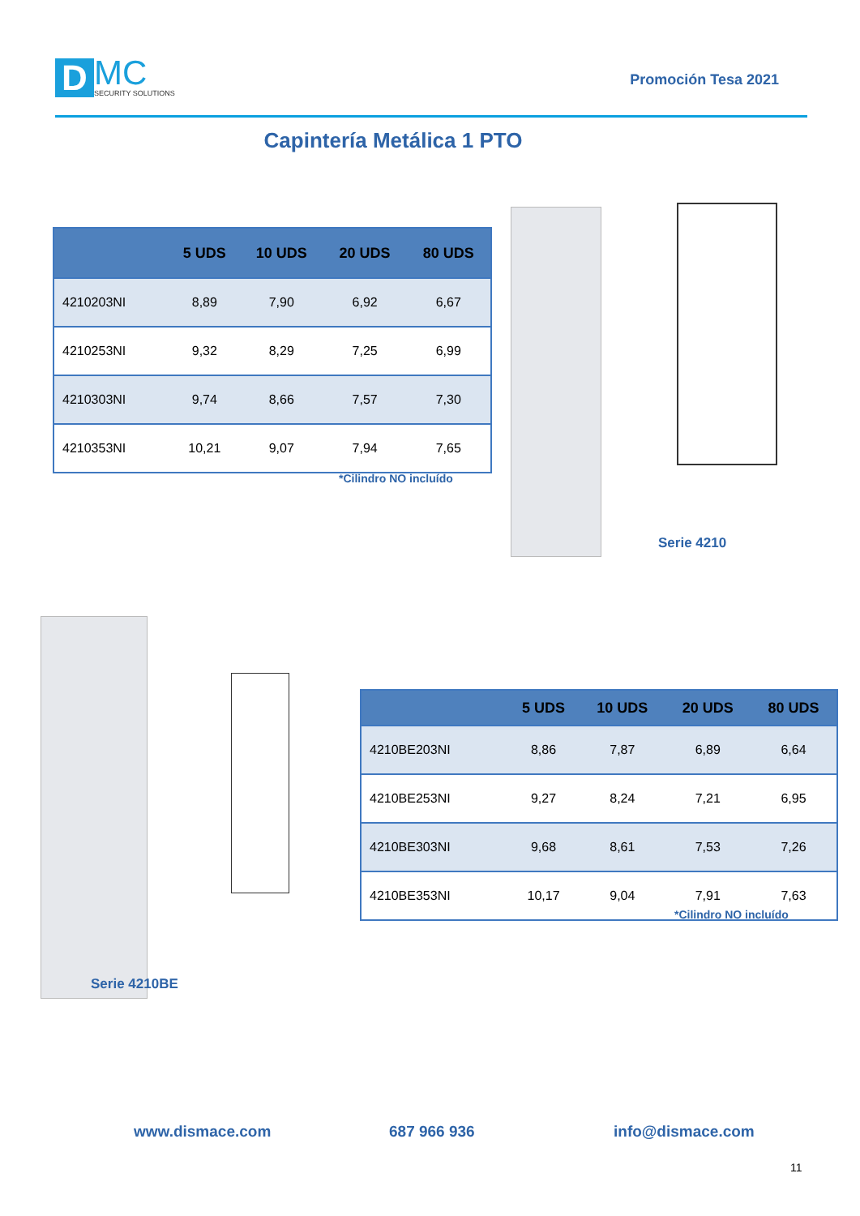D
MC
SECURITY SOLUTIONS
Promoción Tesa 2021
Capintería Metálica 1 PTO
| | 5 UDS | 10 UDS | 20 UDS | 80 UDS |
| --- | --- | --- | --- | --- |
| 4210203NI | 8,89 | 7,90 | 6,92 | 6,67 |
| 4210253NI | 9,32 | 8,29 | 7,25 | 6,99 |
| 4210303NI | 9,74 | 8,66 | 7,57 | 7,30 |
| 4210353NI | 10,21 | 9,07 | 7,94 | 7,65 |
*Cilindro NO incluído
Serie 4210
Serie 4210BE
| | 5 UDS | 10 UDS | 20 UDS | 80 UDS |
| --- | --- | --- | --- | --- |
| 4210BE203NI | 8,86 | 7,87 | 6,89 | 6,64 |
| 4210BE253NI | 9,27 | 8,24 | 7,21 | 6,95 |
| 4210BE303NI | 9,68 | 8,61 | 7,53 | 7,26 |
| 4210BE353NI | 10,17 | 9,04 | 7,91 | 7,63 |
*Cilindro NO incluído
www.dismace.com 687 966 936 info@dismace.com
11